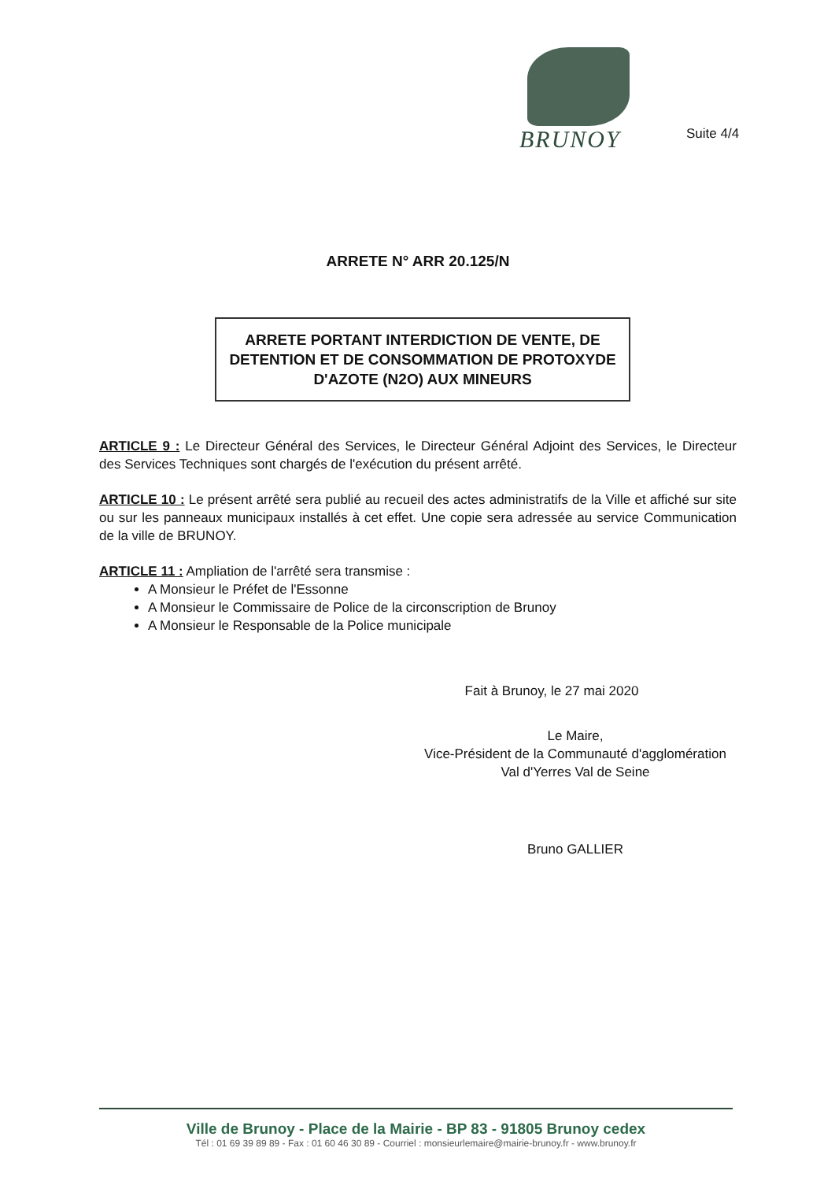BRUNOY
Suite 4/4
ARRETE N° ARR 20.125/N
ARRETE PORTANT INTERDICTION DE VENTE, DE DETENTION ET DE CONSOMMATION DE PROTOXYDE D'AZOTE (N2O) AUX MINEURS
ARTICLE 9 : Le Directeur Général des Services, le Directeur Général Adjoint des Services, le Directeur des Services Techniques sont chargés de l'exécution du présent arrêté.
ARTICLE 10 : Le présent arrêté sera publié au recueil des actes administratifs de la Ville et affiché sur site ou sur les panneaux municipaux installés à cet effet. Une copie sera adressée au service Communication de la ville de BRUNOY.
ARTICLE 11 : Ampliation de l'arrêté sera transmise :
A Monsieur le Préfet de l'Essonne
A Monsieur le Commissaire de Police de la circonscription de Brunoy
A Monsieur le Responsable de la Police municipale
Fait à Brunoy, le 27 mai 2020
Le Maire,
Vice-Président de la Communauté d'agglomération
Val d'Yerres Val de Seine
Bruno GALLIER
Ville de Brunoy - Place de la Mairie - BP 83 - 91805 Brunoy cedex
Tél : 01 69 39 89 89 - Fax : 01 60 46 30 89 - Courriel : monsieurlemaire@mairie-brunoy.fr - www.brunoy.fr